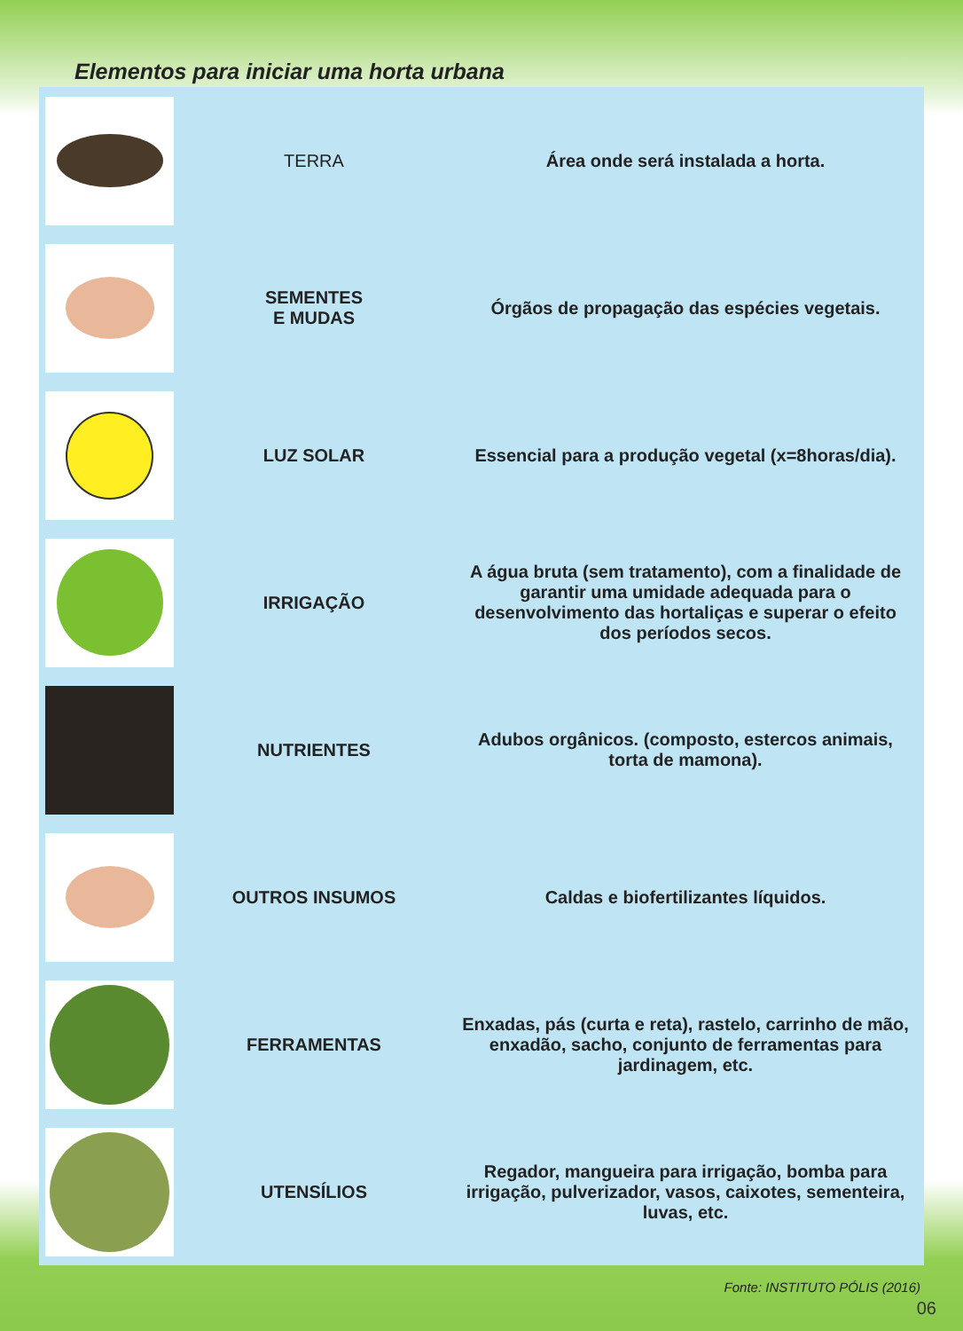Elementos para iniciar uma horta urbana
| | TERRA | Área onde será instalada a horta. |
| | SEMENTES E MUDAS | Órgãos de propagação das espécies vegetais. |
| | LUZ SOLAR | Essencial para a produção vegetal (x=8horas/dia). |
| | IRRIGAÇÃO | A água bruta (sem tratamento), com a finalidade de garantir uma umidade adequada para o desenvolvimento das hortaliças e superar o efeito dos períodos secos. |
| | NUTRIENTES | Adubos orgânicos. (composto, estercos animais, torta de mamona). |
| | OUTROS INSUMOS | Caldas e biofertilizantes líquidos. |
| | FERRAMENTAS | Enxadas, pás (curta e reta), rastelo, carrinho de mão, enxadão, sacho, conjunto de ferramentas para jardinagem, etc. |
| | UTENSÍLIOS | Regador, mangueira para irrigação, bomba para irrigação, pulverizador, vasos, caixotes, sementeira, luvas, etc. |
Fonte: INSTITUTO PÓLIS (2016)
06